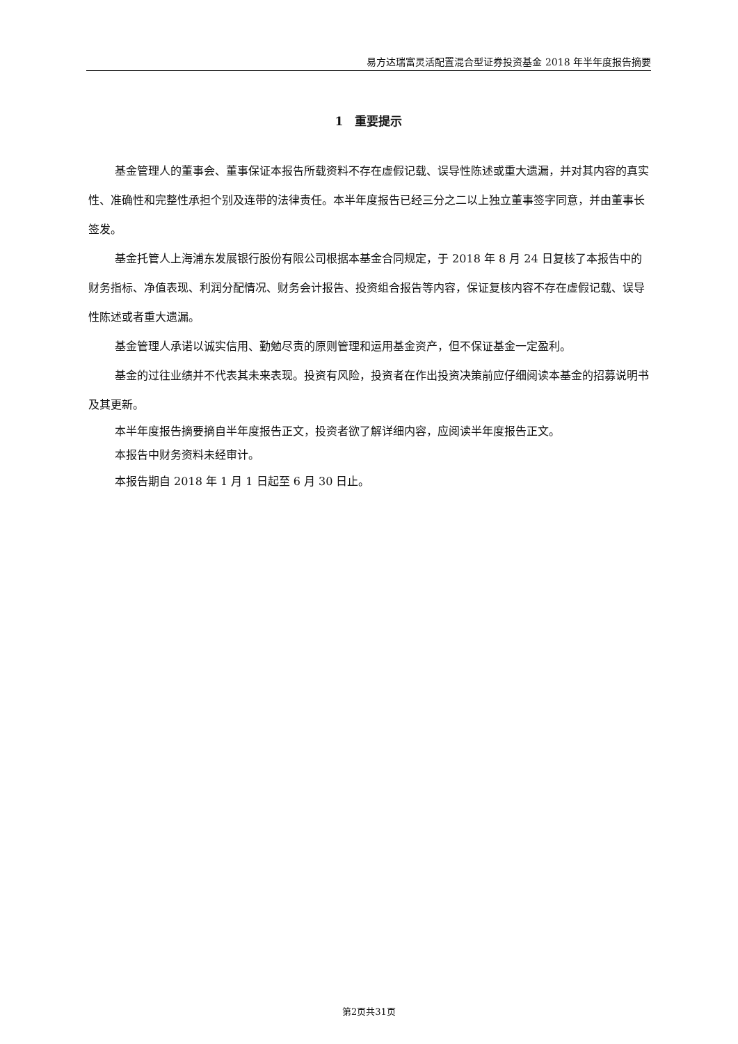易方达瑞富灵活配置混合型证券投资基金 2018 年半年度报告摘要
1　重要提示
基金管理人的董事会、董事保证本报告所载资料不存在虚假记载、误导性陈述或重大遗漏，并对其内容的真实性、准确性和完整性承担个别及连带的法律责任。本半年度报告已经三分之二以上独立董事签字同意，并由董事长签发。
基金托管人上海浦东发展银行股份有限公司根据本基金合同规定，于 2018 年 8 月 24 日复核了本报告中的财务指标、净值表现、利润分配情况、财务会计报告、投资组合报告等内容，保证复核内容不存在虚假记载、误导性陈述或者重大遗漏。
基金管理人承诺以诚实信用、勤勉尽责的原则管理和运用基金资产，但不保证基金一定盈利。
基金的过往业绩并不代表其未来表现。投资有风险，投资者在作出投资决策前应仔细阅读本基金的招募说明书及其更新。
本半年度报告摘要摘自半年度报告正文，投资者欲了解详细内容，应阅读半年度报告正文。
本报告中财务资料未经审计。
本报告期自 2018 年 1 月 1 日起至 6 月 30 日止。
第2页共31页